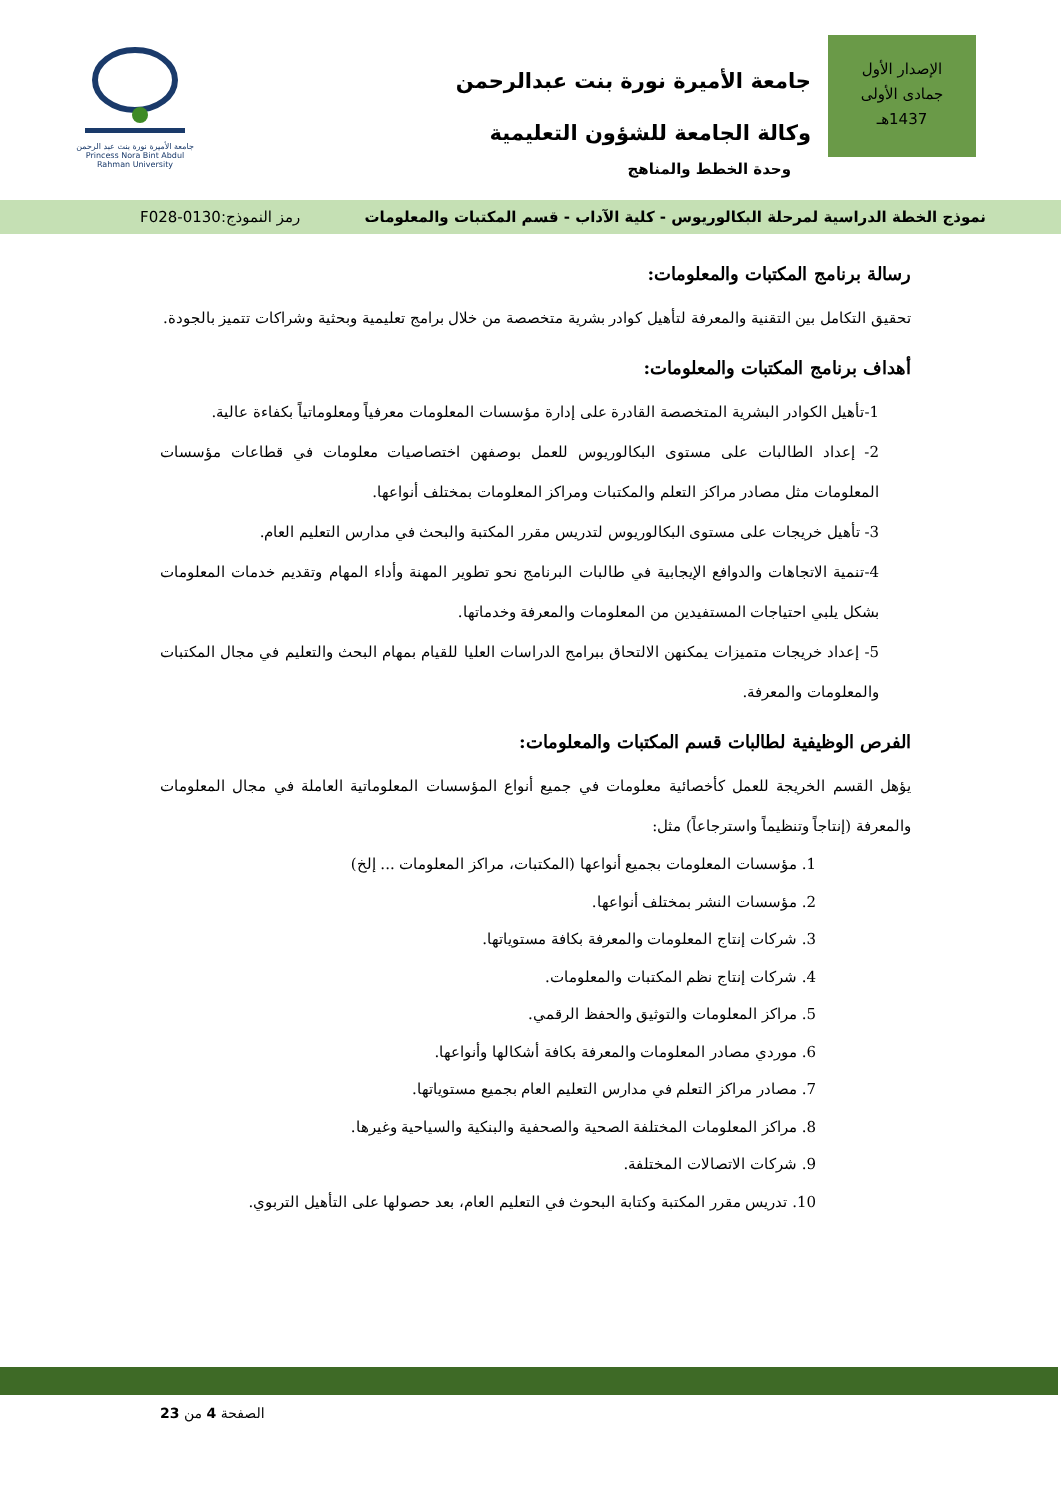الإصدار الأول
جمادى الأولى
1437هـ
جامعة الأميرة نورة بنت عبدالرحمن
وكالة الجامعة للشؤون التعليمية
وحدة الخطط والمناهج
جامعة الأميرة نورة بنت عبد الرحمن
Princess Nora Bint Abdul Rahman University
نموذج الخطة الدراسية لمرحلة البكالوريوس - كلية الآداب - قسم المكتبات والمعلومات رمز النموذج:0130-F028
رسالة برنامج المكتبات والمعلومات:
تحقيق التكامل بين التقنية والمعرفة لتأهيل كوادر بشرية متخصصة من خلال برامج تعليمية وبحثية وشراكات تتميز بالجودة.
أهداف برنامج المكتبات والمعلومات:
1-تأهيل الكوادر البشرية المتخصصة القادرة على إدارة مؤسسات المعلومات معرفياً ومعلوماتياً بكفاءة عالية.
2- إعداد الطالبات على مستوى البكالوريوس للعمل بوصفهن اختصاصيات معلومات في قطاعات مؤسسات المعلومات مثل مصادر مراكز التعلم والمكتبات ومراكز المعلومات بمختلف أنواعها.
3- تأهيل خريجات على مستوى البكالوريوس لتدريس مقرر المكتبة والبحث في مدارس التعليم العام.
4-تنمية الاتجاهات والدوافع الإيجابية في طالبات البرنامج نحو تطوير المهنة وأداء المهام وتقديم خدمات المعلومات بشكل يلبي احتياجات المستفيدين من المعلومات والمعرفة وخدماتها.
5- إعداد خريجات متميزات يمكنهن الالتحاق ببرامج الدراسات العليا للقيام بمهام البحث والتعليم في مجال المكتبات والمعلومات والمعرفة.
الفرص الوظيفية لطالبات قسم المكتبات والمعلومات:
يؤهل القسم الخريجة للعمل كأخصائية معلومات في جميع أنواع المؤسسات المعلوماتية العاملة في مجال المعلومات والمعرفة (إنتاجاً وتنظيماً واسترجاعاً) مثل:
1. مؤسسات المعلومات بجميع أنواعها (المكتبات، مراكز المعلومات ... إلخ)
2. مؤسسات النشر بمختلف أنواعها.
3. شركات إنتاج المعلومات والمعرفة بكافة مستوياتها.
4. شركات إنتاج نظم المكتبات والمعلومات.
5. مراكز المعلومات والتوثيق والحفظ الرقمي.
6. موردي مصادر المعلومات والمعرفة بكافة أشكالها وأنواعها.
7. مصادر مراكز التعلم في مدارس التعليم العام بجميع مستوياتها.
8. مراكز المعلومات المختلفة الصحية والصحفية والبنكية والسياحية وغيرها.
9. شركات الاتصالات المختلفة.
10. تدريس مقرر المكتبة وكتابة البحوث في التعليم العام، بعد حصولها على التأهيل التربوي.
الصفحة 4 من 23